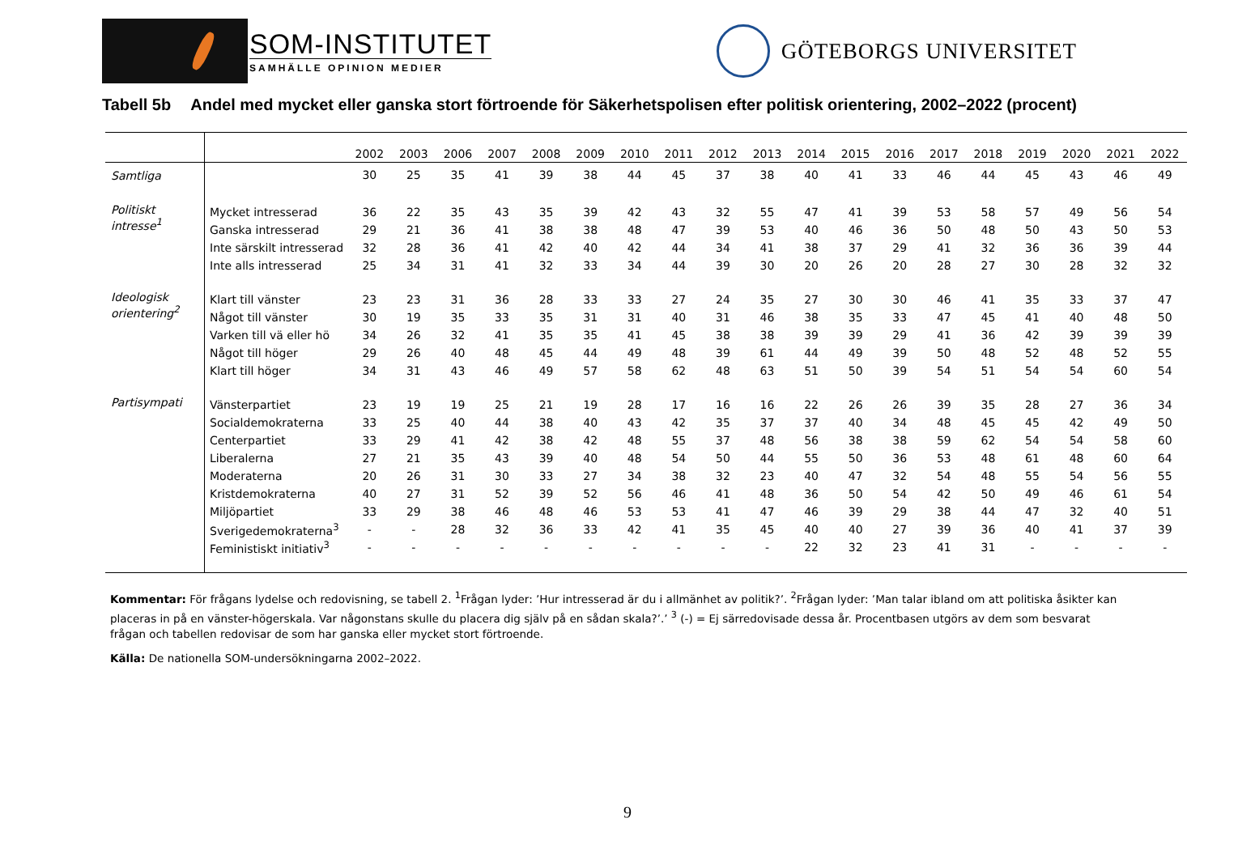SOM-INSTITUTET
SAMHÄLLE OPINION MEDIER
GÖTEBORGS UNIVERSITET
Tabell 5b Andel med mycket eller ganska stort förtroende för Säkerhetspolisen efter politisk orientering, 2002–2022 (procent)
| | | 2002 | 2003 | 2006 | 2007 | 2008 | 2009 | 2010 | 2011 | 2012 | 2013 | 2014 | 2015 | 2016 | 2017 | 2018 | 2019 | 2020 | 2021 | 2022 |
| --- | --- | --- | --- | --- | --- | --- | --- | --- | --- | --- | --- | --- | --- | --- | --- | --- | --- | --- | --- | --- |
| Samtliga | | 30 | 25 | 35 | 41 | 39 | 38 | 44 | 45 | 37 | 38 | 40 | 41 | 33 | 46 | 44 | 45 | 43 | 46 | 49 |
| Politiskt intresse<sup>1</sup> | Mycket intresserad | 36 | 22 | 35 | 43 | 35 | 39 | 42 | 43 | 32 | 55 | 47 | 41 | 39 | 53 | 58 | 57 | 49 | 56 | 54 |
| | Ganska intresserad | 29 | 21 | 36 | 41 | 38 | 38 | 48 | 47 | 39 | 53 | 40 | 46 | 36 | 50 | 48 | 50 | 43 | 50 | 53 |
| | Inte särskilt intresserad | 32 | 28 | 36 | 41 | 42 | 40 | 42 | 44 | 34 | 41 | 38 | 37 | 29 | 41 | 32 | 36 | 36 | 39 | 44 |
| | Inte alls intresserad | 25 | 34 | 31 | 41 | 32 | 33 | 34 | 44 | 39 | 30 | 20 | 26 | 20 | 28 | 27 | 30 | 28 | 32 | 32 |
| Ideologisk orientering<sup>2</sup> | Klart till vänster | 23 | 23 | 31 | 36 | 28 | 33 | 33 | 27 | 24 | 35 | 27 | 30 | 30 | 46 | 41 | 35 | 33 | 37 | 47 |
| | Något till vänster | 30 | 19 | 35 | 33 | 35 | 31 | 31 | 40 | 31 | 46 | 38 | 35 | 33 | 47 | 45 | 41 | 40 | 48 | 50 |
| | Varken till vä eller hö | 34 | 26 | 32 | 41 | 35 | 35 | 41 | 45 | 38 | 38 | 39 | 39 | 29 | 41 | 36 | 42 | 39 | 39 | 39 |
| | Något till höger | 29 | 26 | 40 | 48 | 45 | 44 | 49 | 48 | 39 | 61 | 44 | 49 | 39 | 50 | 48 | 52 | 48 | 52 | 55 |
| | Klart till höger | 34 | 31 | 43 | 46 | 49 | 57 | 58 | 62 | 48 | 63 | 51 | 50 | 39 | 54 | 51 | 54 | 54 | 60 | 54 |
| Partisympati | Vänsterpartiet | 23 | 19 | 19 | 25 | 21 | 19 | 28 | 17 | 16 | 16 | 22 | 26 | 26 | 39 | 35 | 28 | 27 | 36 | 34 |
| | Socialdemokraterna | 33 | 25 | 40 | 44 | 38 | 40 | 43 | 42 | 35 | 37 | 37 | 40 | 34 | 48 | 45 | 45 | 42 | 49 | 50 |
| | Centerpartiet | 33 | 29 | 41 | 42 | 38 | 42 | 48 | 55 | 37 | 48 | 56 | 38 | 38 | 59 | 62 | 54 | 54 | 58 | 60 |
| | Liberalerna | 27 | 21 | 35 | 43 | 39 | 40 | 48 | 54 | 50 | 44 | 55 | 50 | 36 | 53 | 48 | 61 | 48 | 60 | 64 |
| | Moderaterna | 20 | 26 | 31 | 30 | 33 | 27 | 34 | 38 | 32 | 23 | 40 | 47 | 32 | 54 | 48 | 55 | 54 | 56 | 55 |
| | Kristdemokraterna | 40 | 27 | 31 | 52 | 39 | 52 | 56 | 46 | 41 | 48 | 36 | 50 | 54 | 42 | 50 | 49 | 46 | 61 | 54 |
| | Miljöpartiet | 33 | 29 | 38 | 46 | 48 | 46 | 53 | 53 | 41 | 47 | 46 | 39 | 29 | 38 | 44 | 47 | 32 | 40 | 51 |
| | Sverigedemokraterna<sup>3</sup> | - | - | 28 | 32 | 36 | 33 | 42 | 41 | 35 | 45 | 40 | 40 | 27 | 39 | 36 | 40 | 41 | 37 | 39 |
| | Feministiskt initiativ<sup>3</sup> | - | - | - | - | - | - | - | - | - | - | 22 | 32 | 23 | 41 | 31 | - | - | - | - |
Kommentar: För frågans lydelse och redovisning, se tabell 2. <sup>1</sup>Frågan lyder: ’Hur intresserad är du i allmänhet av politik?’. <sup>2</sup>Frågan lyder: ’Man talar ibland om att politiska åsikter kan placeras in på en vänster-högerskala. Var någonstans skulle du placera dig själv på en sådan skala?’.’ <sup>3</sup> (-) = Ej särredovisade dessa år. Procentbasen utgörs av dem som besvarat frågan och tabellen redovisar de som har ganska eller mycket stort förtroende.
Källa: De nationella SOM-undersökningarna 2002–2022.
9